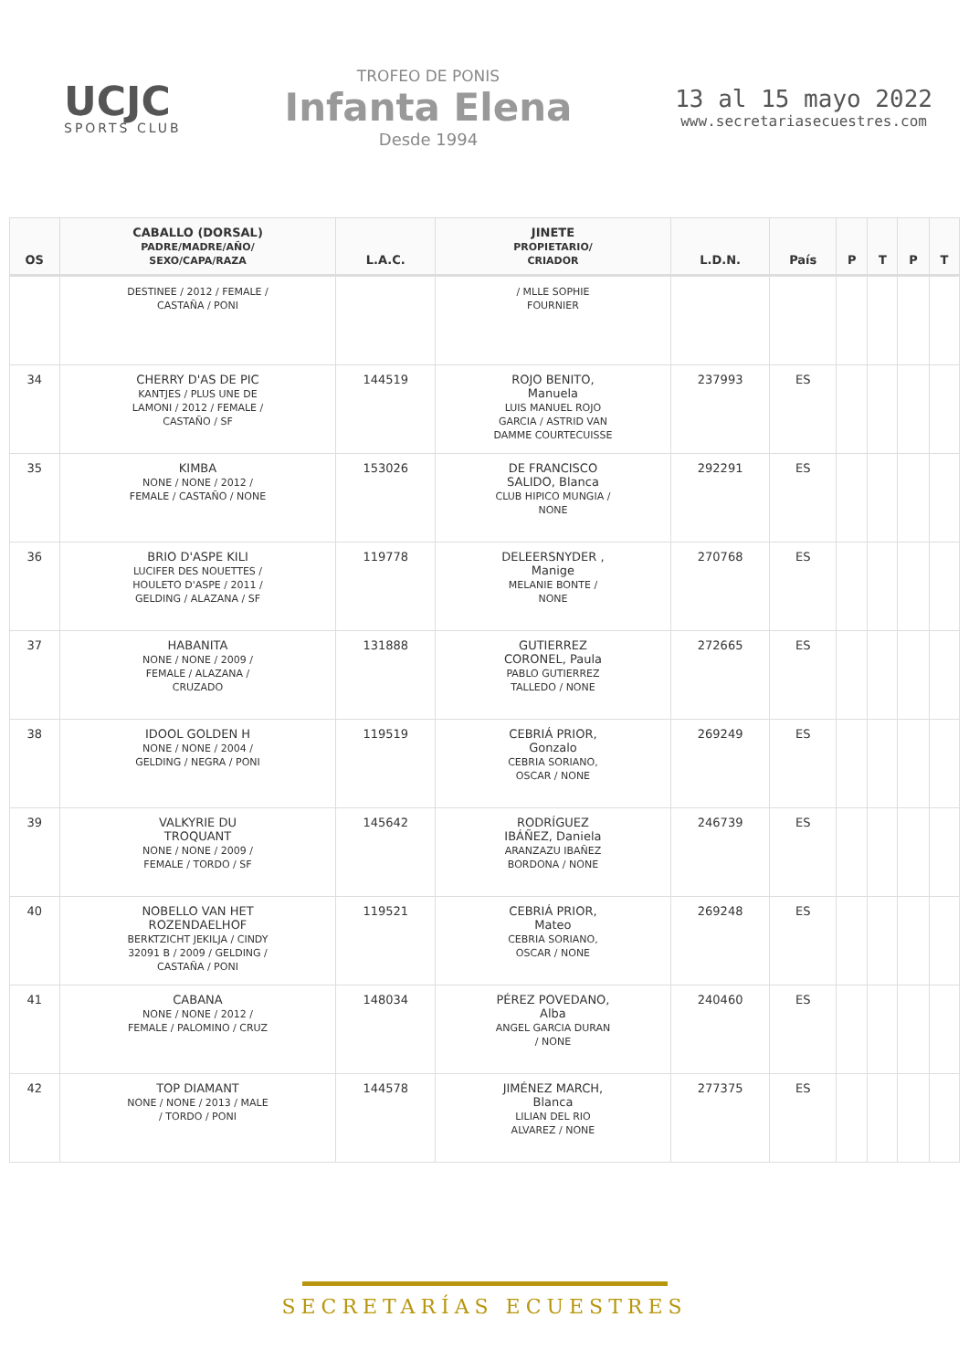UCJC
SPORTS CLUB
TROFEO DE PONIS
Infanta Elena
Desde 1994
13 al 15 mayo 2022
www.secretariasecuestres.com
| OS | CABALLO (DORSAL) PADRE/MADRE/AÑO/ SEXO/CAPA/RAZA | L.A.C. | JINETE PROPIETARIO/ CRIADOR | L.D.N. | País | P | T | P | T |
| --- | --- | --- | --- | --- | --- | --- | --- | --- | --- |
| | DESTINEE / 2012 / FEMALE / CASTAÑA / PONI | | / MLLE SOPHIE FOURNIER | | | | | | |
| 34 | CHERRY D'AS DE PIC KANTJES / PLUS UNE DE LAMONI / 2012 / FEMALE / CASTAÑO / SF | 144519 | ROJO BENITO, Manuela LUIS MANUEL ROJO GARCIA / ASTRID VAN DAMME COURTECUISSE | 237993 | ES | | | | |
| 35 | KIMBA NONE / NONE / 2012 / FEMALE / CASTAÑO / NONE | 153026 | DE FRANCISCO SALIDO, Blanca CLUB HIPICO MUNGIA / NONE | 292291 | ES | | | | |
| 36 | BRIO D'ASPE KILI LUCIFER DES NOUETTES / HOULETO D'ASPE / 2011 / GELDING / ALAZANA / SF | 119778 | DELEERSNYDER , Manige MELANIE BONTE / NONE | 270768 | ES | | | | |
| 37 | HABANITA NONE / NONE / 2009 / FEMALE / ALAZANA / CRUZADO | 131888 | GUTIERREZ CORONEL, Paula PABLO GUTIERREZ TALLEDO / NONE | 272665 | ES | | | | |
| 38 | IDOOL GOLDEN H NONE / NONE / 2004 / GELDING / NEGRA / PONI | 119519 | CEBRIÁ PRIOR, Gonzalo CEBRIA SORIANO, OSCAR / NONE | 269249 | ES | | | | |
| 39 | VALKYRIE DU TROQUANT NONE / NONE / 2009 / FEMALE / TORDO / SF | 145642 | RODRÍGUEZ IBÁÑEZ, Daniela ARANZAZU IBAÑEZ BORDONA / NONE | 246739 | ES | | | | |
| 40 | NOBELLO VAN HET ROZENDAELHOF BERKTZICHT JEKILJA / CINDY 32091 B / 2009 / GELDING / CASTAÑA / PONI | 119521 | CEBRIÁ PRIOR, Mateo CEBRIA SORIANO, OSCAR / NONE | 269248 | ES | | | | |
| 41 | CABANA NONE / NONE / 2012 / FEMALE / PALOMINO / CRUZ | 148034 | PÉREZ POVEDANO, Alba ANGEL GARCIA DURAN / NONE | 240460 | ES | | | | |
| 42 | TOP DIAMANT NONE / NONE / 2013 / MALE / TORDO / PONI | 144578 | JIMÉNEZ MARCH, Blanca LILIAN DEL RIO ALVAREZ / NONE | 277375 | ES | | | | |
SECRETARÍAS ECUESTRES